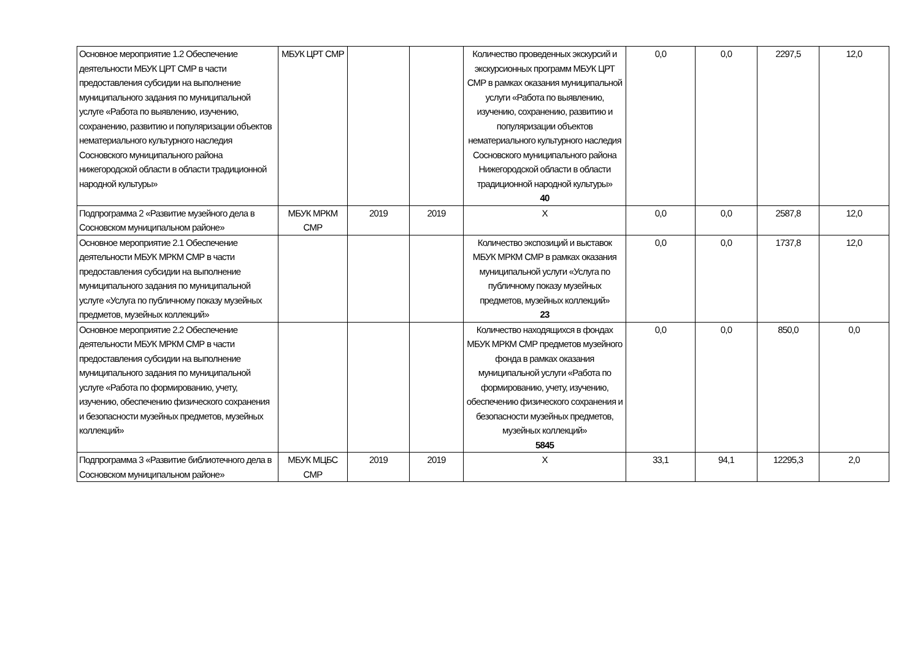| Основное мероприятие 1.2 Обеспечение деятельности МБУК ЦРТ СМР в части предоставления субсидии на выполнение муниципального задания по муниципальной услуге «Работа по выявлению, изучению, сохранению, развитию и популяризации объектов нематериального культурного наследия Сосновского муниципального района нижегородской области в области традиционной народной культуры» | МБУК ЦРТ СМР | | | Количество проведенных экскурсий и экскурсионных программ МБУК ЦРТ СМР в рамках оказания муниципальной услуги «Работа по выявлению, изучению, сохранению, развитию и популяризации объектов нематериального культурного наследия Сосновского муниципального района Нижегородской области в области традиционной народной культуры» 40 | 0,0 | 0,0 | 2297,5 | 12,0 |
| Подпрограмма 2 «Развитие музейного дела в Сосновском муниципальном районе» | МБУК МРКМ СМР | 2019 | 2019 | Х | 0,0 | 0,0 | 2587,8 | 12,0 |
| Основное мероприятие 2.1 Обеспечение деятельности МБУК МРКМ СМР в части предоставления субсидии на выполнение муниципального задания по муниципальной услуге «Услуга по публичному показу музейных предметов, музейных коллекций» | | | | Количество экспозиций и выставок МБУК МРКМ СМР в рамках оказания муниципальной услуги «Услуга по публичному показу музейных предметов, музейных коллекций» 23 | 0,0 | 0,0 | 1737,8 | 12,0 |
| Основное мероприятие 2.2 Обеспечение деятельности МБУК МРКМ СМР в части предоставления субсидии на выполнение муниципального задания по муниципальной услуге «Работа по формированию, учету, изучению, обеспечению физического сохранения и безопасности музейных предметов, музейных коллекций» | | | | Количество находящихся в фондах МБУК МРКМ СМР предметов музейного фонда в рамках оказания муниципальной услуги «Работа по формированию, учету, изучению, обеспечению физического сохранения и безопасности музейных предметов, музейных коллекций» 5845 | 0,0 | 0,0 | 850,0 | 0,0 |
| Подпрограмма 3 «Развитие библиотечного дела в Сосновском муниципальном районе» | МБУК МЦБС СМР | 2019 | 2019 | Х | 33,1 | 94,1 | 12295,3 | 2,0 |